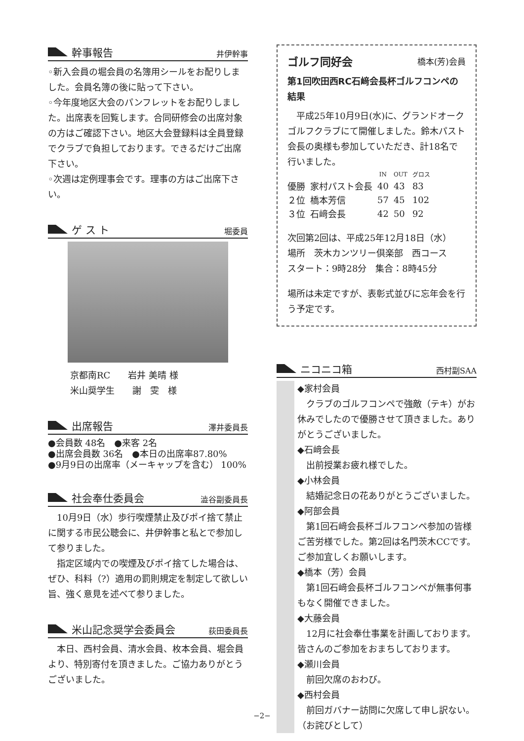幹事報告 井伊幹事
◦新入会員の堀会員の名簿用シールをお配りしました。会員名簿の後に貼って下さい。
◦今年度地区大会のパンフレットをお配りしました。出席表を回覧します。合同研修会の出席対象の方はご確認下さい。地区大会登録料は全員登録でクラブで負担しております。できるだけご出席下さい。
◦次週は定例理事会です。理事の方はご出席下さい。
ゲ ス ト 堀委員
京都南RC　　岩井 美晴 様
米山奨学生　　謝　雯　様
出席報告 澤井委員長
●会員数 48名　●来客 2名
●出席会員数 36名　●本日の出席率87.80%
●9月9日の出席率（メーキャップを含む） 100%
社会奉仕委員会 澁谷副委員長
　10月9日（水）歩行喫煙禁止及びポイ捨て禁止に関する市民公聴会に、井伊幹事と私とで参加して参りました。
　指定区域内での喫煙及びポイ捨てした場合は、ぜひ、科料（?）適用の罰則規定を制定して欲しい旨、強く意見を述べて参りました。
米山記念奨学会委員会 荻田委員長
　本日、西村会員、清水会員、枚本会員、堀会員より、特別寄付を頂きました。ご協力ありがとうございました。
ゴルフ同好会 橋本(芳)会員
第1回吹田西RC石﨑会長杯ゴルフコンペの結果
　平成25年10月9日(水)に、グランドオークゴルフクラブにて開催しました。鈴木パスト会長の奥様も参加していただき、計18名で行いました。
| | | IN | OUT | グロス |
| --- | --- | --- | --- | --- |
| 優勝 | 家村パスト会長 | 40 | 43 | 83 |
| ２位 | 橋本芳信 | 57 | 45 | 102 |
| ３位 | 石﨑会長 | 42 | 50 | 92 |
次回第2回は、平成25年12月18日（水）
場所　茨木カンツリー倶楽部　西コース
スタート：9時28分　集合：8時45分
場所は未定ですが、表彰式並びに忘年会を行う予定です。
ニコニコ箱 西村副SAA
◆家村会員
　クラブのゴルフコンペで強敵（テキ）がお休みでしたので優勝させて頂きました。ありがとうございました。
◆石﨑会長
　出前授業お疲れ様でした。
◆小林会員
　結婚記念日の花ありがとうございました。
◆阿部会員
　第1回石﨑会長杯ゴルフコンペ参加の皆様ご苦労様でした。第2回は名門茨木CCです。ご参加宜しくお願いします。
◆橋本（芳）会員
　第1回石﨑会長杯ゴルフコンペが無事何事もなく開催できました。
◆大藤会員
　12月に社会奉仕事業を計画しております。皆さんのご参加をおまちしております。
◆瀬川会員
　前回欠席のおわび。
◆西村会員
　前回ガバナー訪問に欠席して申し訳ない。（お詫びとして）
−2−